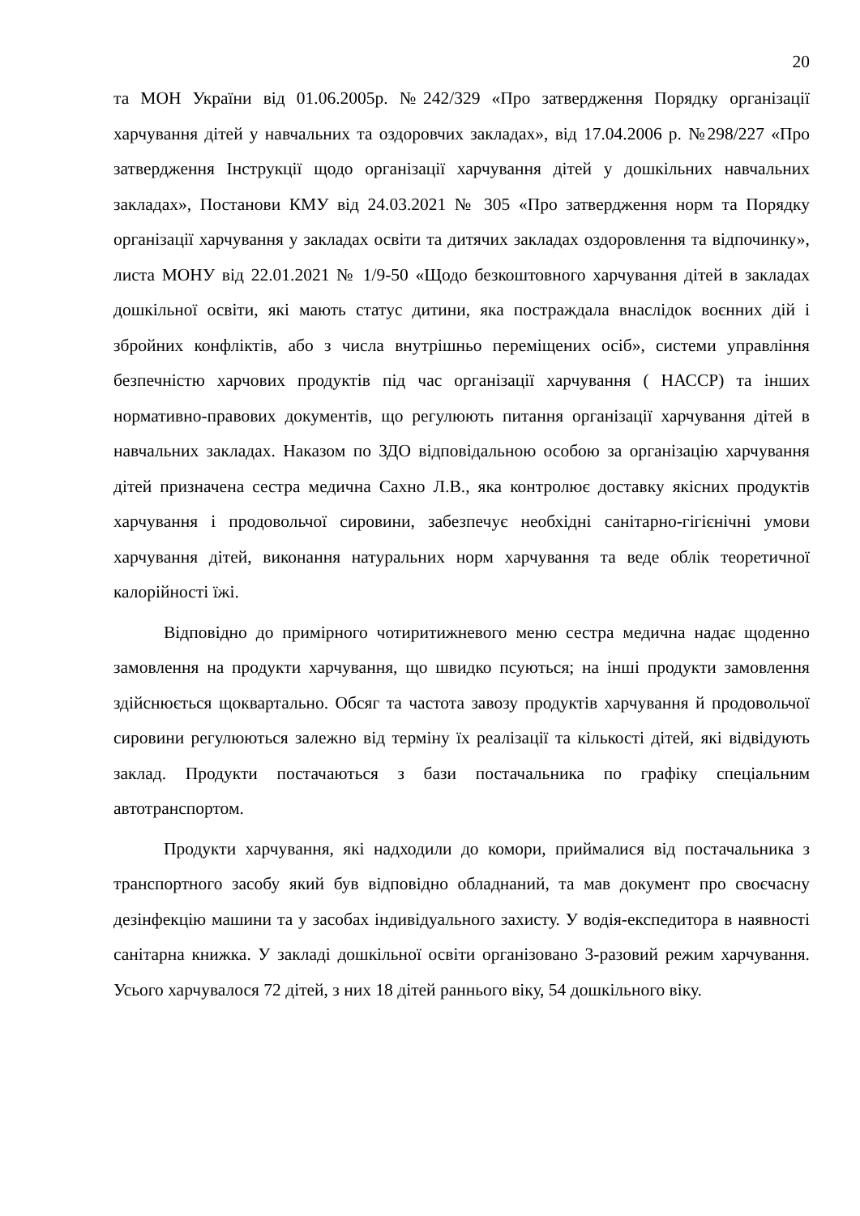20
та МОН України від 01.06.2005р. №242/329 «Про затвердження Порядку організації харчування дітей у навчальних та оздоровчих закладах», від 17.04.2006 р. №298/227 «Про затвердження Інструкції щодо організації харчування дітей у дошкільних навчальних закладах», Постанови КМУ від 24.03.2021 № 305 «Про затвердження норм та Порядку організації харчування у закладах освіти та дитячих закладах оздоровлення та відпочинку», листа МОНУ від 22.01.2021 № 1/9-50 «Щодо безкоштовного харчування дітей в закладах дошкільної освіти, які мають статус дитини, яка постраждала внаслідок воєнних дій і збройних конфліктів, або з числа внутрішньо переміщених осіб», системи управління безпечністю харчових продуктів під час організації харчування ( НАССР) та інших нормативно-правових документів, що регулюють питання організації харчування дітей в навчальних закладах. Наказом по ЗДО відповідальною особою за організацію харчування дітей призначена сестра медична Сахно Л.В., яка контролює доставку якісних продуктів харчування і продовольчої сировини, забезпечує необхідні санітарно-гігієнічні умови харчування дітей, виконання натуральних норм харчування та веде облік теоретичної калорійності їжі.
Відповідно до примірного чотиритижневого меню сестра медична надає щоденно замовлення на продукти харчування, що швидко псуються; на інші продукти замовлення здійснюється щоквартально. Обсяг та частота завозу продуктів харчування й продовольчої сировини регулюються залежно від терміну їх реалізації та кількості дітей, які відвідують заклад. Продукти постачаються з бази постачальника по графіку спеціальним автотранспортом.
Продукти харчування, які надходили до комори, приймалися від постачальника з транспортного засобу який був відповідно обладнаний, та мав документ про своєчасну дезінфекцію машини та у засобах індивідуального захисту. У водія-експедитора в наявності санітарна книжка. У закладі дошкільної освіти організовано 3-разовий режим харчування. Усього харчувалося 72 дітей, з них 18 дітей раннього віку, 54 дошкільного віку.